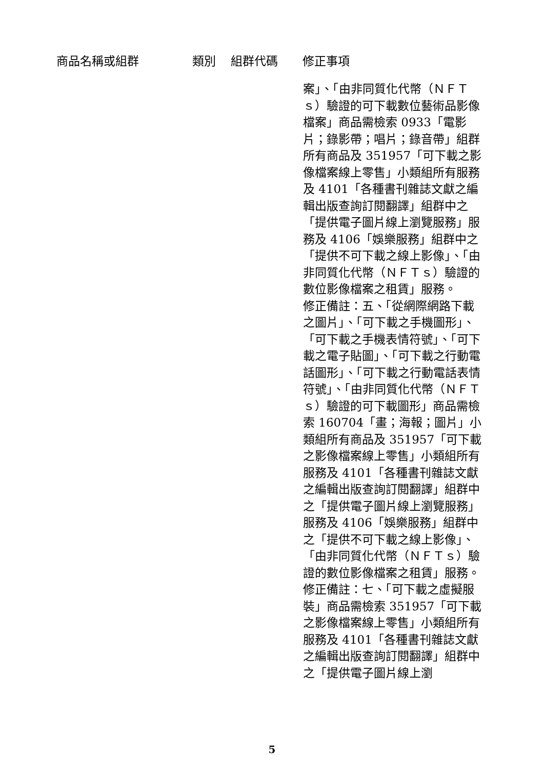| 商品名稱或組群 | 類別 | 組群代碼 | 修正事項 |
| --- | --- | --- | --- |
| | | | 案」、「由非同質化代幣（ＮＦＴｓ）驗證的可下載數位藝術品影像檔案」商品需檢索 0933「電影片；錄影帶；唱片；錄音帶」組群所有商品及 351957「可下載之影像檔案線上零售」小類組所有服務及 4101「各種書刊雜誌文獻之編輯出版查詢訂閱翻譯」組群中之「提供電子圖片線上瀏覽服務」服務及 4106「娛樂服務」組群中之「提供不可下載之線上影像」、「由非同質化代幣（ＮＦＴｓ）驗證的數位影像檔案之租賃」服務。 修正備註：五、「從網際網路下載之圖片」、「可下載之手機圖形」、「可下載之手機表情符號」、「可下載之電子貼圖」、「可下載之行動電話圖形」、「可下載之行動電話表情符號」、「由非同質化代幣（ＮＦＴｓ）驗證的可下載圖形」商品需檢索 160704「畫；海報；圖片」小類組所有商品及 351957「可下載之影像檔案線上零售」小類組所有服務及 4101「各種書刊雜誌文獻之編輯出版查詢訂閱翻譯」組群中之「提供電子圖片線上瀏覽服務」服務及 4106「娛樂服務」組群中之「提供不可下載之線上影像」、「由非同質化代幣（ＮＦＴｓ）驗證的數位影像檔案之租賃」服務。 修正備註：七、「可下載之虛擬服裝」商品需檢索 351957「可下載之影像檔案線上零售」小類組所有服務及 4101「各種書刊雜誌文獻之編輯出版查詢訂閱翻譯」組群中之「提供電子圖片線上瀏 |
5